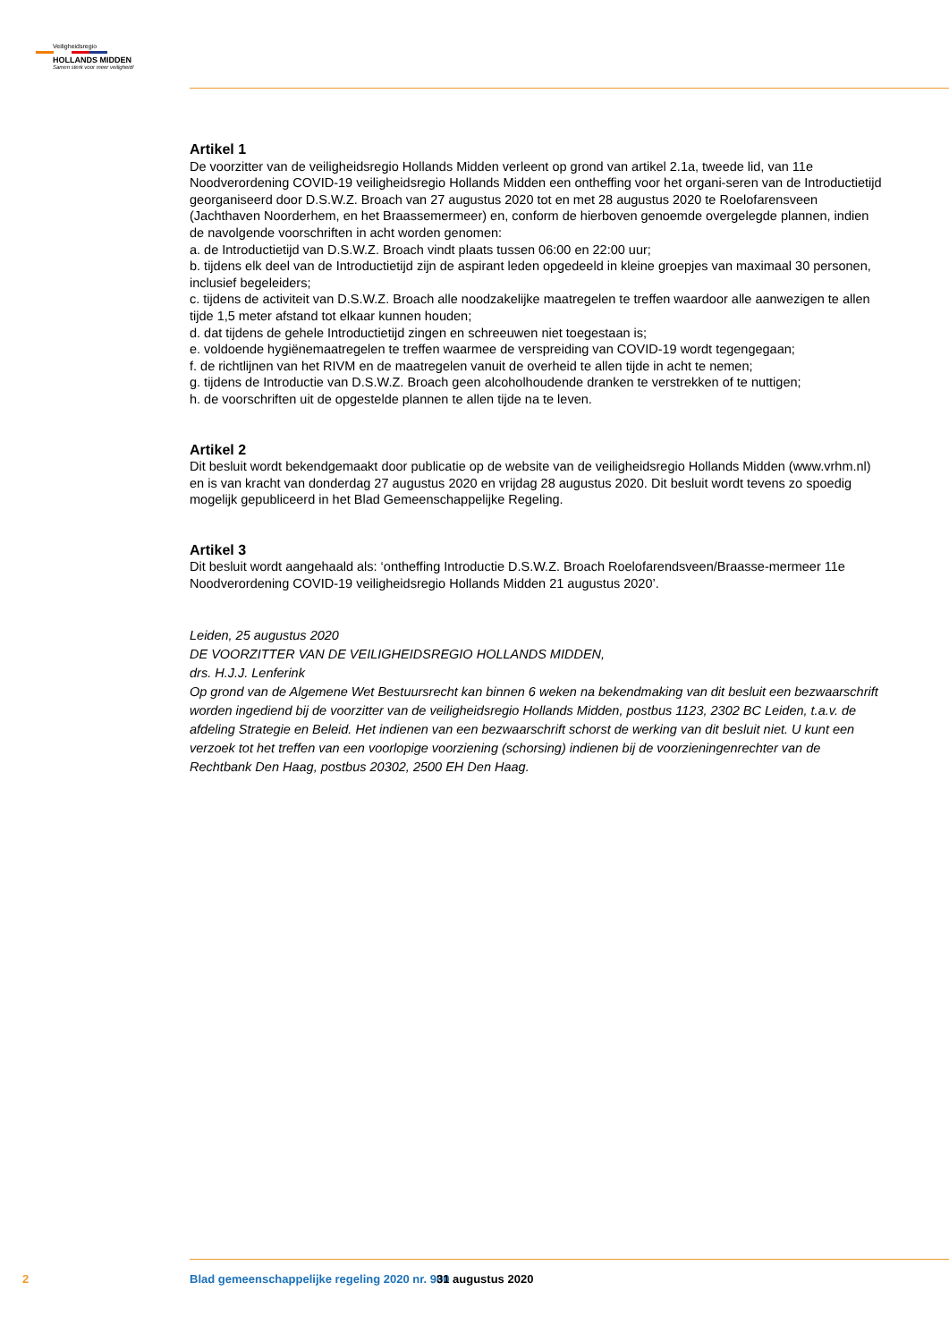Veiligheidsregio
HOLLANDS MIDDEN
Samen sterk voor meer veiligheid!
Artikel 1
De voorzitter van de veiligheidsregio Hollands Midden verleent op grond van artikel 2.1a, tweede lid, van 11e Noodverordening COVID-19 veiligheidsregio Hollands Midden een ontheffing voor het organi-seren van de Introductietijd georganiseerd door D.S.W.Z. Broach van 27 augustus 2020 tot en met 28 augustus 2020 te Roelofarensveen (Jachthaven Noorderhem, en het Braassemermeer) en, conform de hierboven genoemde overgelegde plannen, indien de navolgende voorschriften in acht worden genomen:
a. de Introductietijd van D.S.W.Z. Broach vindt plaats tussen 06:00 en 22:00 uur;
b. tijdens elk deel van de Introductietijd zijn de aspirant leden opgedeeld in kleine groepjes van maximaal 30 personen, inclusief begeleiders;
c. tijdens de activiteit van D.S.W.Z. Broach alle noodzakelijke maatregelen te treffen waardoor alle aanwezigen te allen tijde 1,5 meter afstand tot elkaar kunnen houden;
d. dat tijdens de gehele Introductietijd zingen en schreeuwen niet toegestaan is;
e. voldoende hygiënemaatregelen te treffen waarmee de verspreiding van COVID-19 wordt tegengegaan;
f. de richtlijnen van het RIVM en de maatregelen vanuit de overheid te allen tijde in acht te nemen;
g. tijdens de Introductie van D.S.W.Z. Broach geen alcoholhoudende dranken te verstrekken of te nuttigen;
h. de voorschriften uit de opgestelde plannen te allen tijde na te leven.
Artikel 2
Dit besluit wordt bekendgemaakt door publicatie op de website van de veiligheidsregio Hollands Midden (www.vrhm.nl) en is van kracht van donderdag 27 augustus 2020 en vrijdag 28 augustus 2020. Dit besluit wordt tevens zo spoedig mogelijk gepubliceerd in het Blad Gemeenschappelijke Regeling.
Artikel 3
Dit besluit wordt aangehaald als: ‘ontheffing Introductie D.S.W.Z. Broach Roelofarendsveen/Braasse-mermeer 11e Noodverordening COVID-19 veiligheidsregio Hollands Midden 21 augustus 2020’.
Leiden, 25 augustus 2020
DE VOORZITTER VAN DE VEILIGHEIDSREGIO HOLLANDS MIDDEN,
drs. H.J.J. Lenferink
Op grond van de Algemene Wet Bestuursrecht kan binnen 6 weken na bekendmaking van dit besluit een bezwaarschrift worden ingediend bij de voorzitter van de veiligheidsregio Hollands Midden, postbus 1123, 2302 BC Leiden, t.a.v. de afdeling Strategie en Beleid. Het indienen van een bezwaarschrift schorst de werking van dit besluit niet. U kunt een verzoek tot het treffen van een voorlopige voorziening (schorsing) indienen bij de voorzieningenrechter van de Rechtbank Den Haag, postbus 20302, 2500 EH Den Haag.
2 Blad gemeenschappelijke regeling 2020 nr. 900 31 augustus 2020